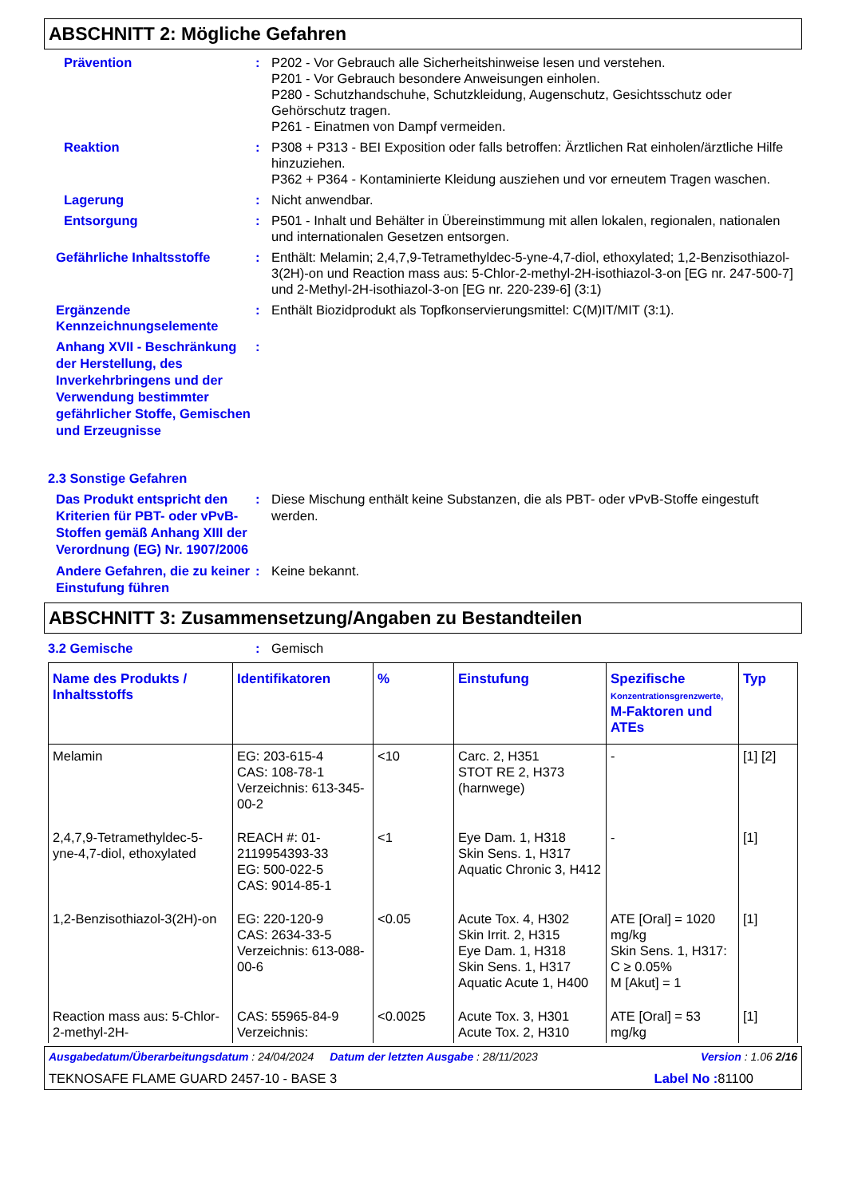ABSCHNITT 2: Mögliche Gefahren
Prävention : P202 - Vor Gebrauch alle Sicherheitshinweise lesen und verstehen.
P201 - Vor Gebrauch besondere Anweisungen einholen.
P280 - Schutzhandschuhe, Schutzkleidung, Augenschutz, Gesichtsschutz oder Gehörschutz tragen.
P261 - Einatmen von Dampf vermeiden.
Reaktion : P308 + P313 - BEI Exposition oder falls betroffen: Ärztlichen Rat einholen/ärztliche Hilfe hinzuziehen.
P362 + P364 - Kontaminierte Kleidung ausziehen und vor erneutem Tragen waschen.
Lagerung : Nicht anwendbar.
Entsorgung : P501 - Inhalt und Behälter in Übereinstimmung mit allen lokalen, regionalen, nationalen und internationalen Gesetzen entsorgen.
Gefährliche Inhaltsstoffe : Enthält: Melamin; 2,4,7,9-Tetramethyldec-5-yne-4,7-diol, ethoxylated; 1,2-Benzisothiazol-3(2H)-on und Reaction mass aus: 5-Chlor-2-methyl-2H-isothiazol-3-on [EG nr. 247-500-7] und 2-Methyl-2H-isothiazol-3-on [EG nr. 220-239-6] (3:1)
Ergänzende Kennzeichnungselemente
: Enthält Biozidprodukt als Topfkonservierungsmittel: C(M)IT/MIT (3:1).
Anhang XVII - Beschränkung der Herstellung, des Inverkehrbringens und der Verwendung bestimmter gefährlicher Stoffe, Gemischen und Erzeugnisse
:
2.3 Sonstige Gefahren
Das Produkt entspricht den Kriterien für PBT- oder vPvB-Stoffen gemäß Anhang XIII der Verordnung (EG) Nr. 1907/2006
: Diese Mischung enthält keine Substanzen, die als PBT- oder vPvB-Stoffe eingestuft werden.
Andere Gefahren, die zu keiner Einstufung führen
: Keine bekannt.
ABSCHNITT 3: Zusammensetzung/Angaben zu Bestandteilen
3.2 Gemische : Gemisch
| Name des Produkts / Inhaltsstoffs | Identifikatoren | % | Einstufung | Spezifische Konzentrationsgrenzwerte, M-Faktoren und ATEs | Typ |
| --- | --- | --- | --- | --- | --- |
| Melamin | EG: 203-615-4 CAS: 108-78-1 Verzeichnis: 613-345-00-2 | <10 | Carc. 2, H351 STOT RE 2, H373 (harnwege) | - | [1] [2] |
| 2,4,7,9-Tetramethyldec-5-yne-4,7-diol, ethoxylated | REACH #: 01-2119954393-33 EG: 500-022-5 CAS: 9014-85-1 | <1 | Eye Dam. 1, H318 Skin Sens. 1, H317 Aquatic Chronic 3, H412 | - | [1] |
| 1,2-Benzisothiazol-3(2H)-on | EG: 220-120-9 CAS: 2634-33-5 Verzeichnis: 613-088-00-6 | <0.05 | Acute Tox. 4, H302 Skin Irrit. 2, H315 Eye Dam. 1, H318 Skin Sens. 1, H317 Aquatic Acute 1, H400 | ATE [Oral] = 1020 mg/kg Skin Sens. 1, H317: C ≥ 0.05% M [Akut] = 1 | [1] |
| Reaction mass aus: 5-Chlor-2-methyl-2H- | CAS: 55965-84-9 Verzeichnis: | <0.0025 | Acute Tox. 3, H301 Acute Tox. 2, H310 | ATE [Oral] = 53 mg/kg | [1] |
Ausgabedatum/Überarbeitungsdatum : 24/04/2024 Datum der letzten Ausgabe : 28/11/2023 Version : 1.06 2/16
TEKNOSAFE FLAME GUARD 2457-10 - BASE 3 Label No : 81100